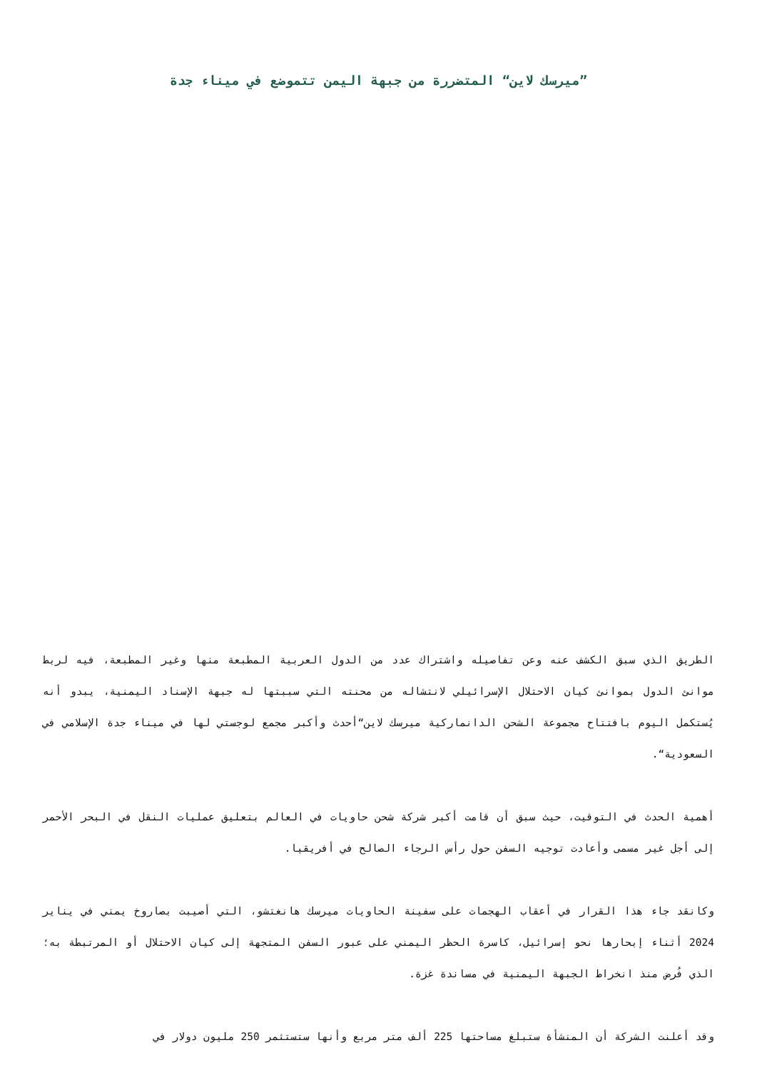”ميرسك لاين“ المتضررة من جبهة اليمن تتموضع في ميناء جدة
الطريق الذي سبق الكشف عنه وعن تفاصيله واشتراك عدد من الدول العربية المطبعة منها وغير المطبعة، فيه لربط موانئ الدول بموانئ كيان الاحتلال الإسرائيلي لانتشاله من محنته التي سببتها له جبهة الإسناد اليمنية، يبدو أنه يُستكمل اليوم بافتتاح مجموعة الشحن الدانماركية ميرسك لاين“أحدث وأكبر مجمع لوجستي لها في ميناء جدة الإسلامي في السعودية“.
أهمية الحدث في التوقيت، حيث سبق أن قامت أكبر شركة شحن حاويات في العالم بتعليق عمليات النقل في البحر الأحمر إلى أجل غير مسمى وأعادت توجيه السفن حول رأس الرجاء الصالح في أفريقيا.
وكانقد جاء هذا القرار في أعقاب الهجمات على سفينة الحاويات ميرسك هانغتشو، التي أصيبت بصاروخ يمني في يناير 2024 أثناء إبحارها نحو إسرائيل، كاسرة الحظر اليمني على عبور السفن المتجهة إلى كيان الاحتلال أو المرتبطة به؛ الذي فُرض منذ انخراط الجبهة اليمنية في مساندة غزة.
وقد أعلنت الشركة أن المنشأة ستبلغ مساحتها 225 ألف متر مربع وأنها ستستثمر 250 مليون دولار في